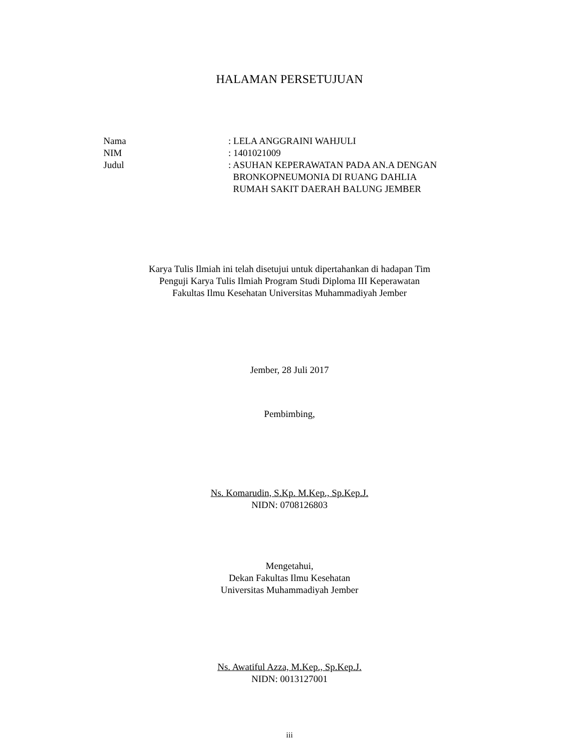HALAMAN PERSETUJUAN
Nama : LELA ANGGRAINI WAHJULI
NIM : 1401021009
Judul : ASUHAN KEPERAWATAN PADA AN.A DENGAN
BRONKOPNEUMONIA DI RUANG DAHLIA
RUMAH SAKIT DAERAH BALUNG JEMBER
Karya Tulis Ilmiah ini telah disetujui untuk dipertahankan di hadapan Tim
Penguji Karya Tulis Ilmiah Program Studi Diploma III Keperawatan
Fakultas Ilmu Kesehatan Universitas Muhammadiyah Jember
Jember, 28 Juli 2017
Pembimbing,
Ns. Komarudin, S.Kp. M.Kep., Sp.Kep.J.
NIDN: 0708126803
Mengetahui,
Dekan Fakultas Ilmu Kesehatan
Universitas Muhammadiyah Jember
Ns. Awatiful Azza, M.Kep., Sp.Kep.J.
NIDN: 0013127001
iii